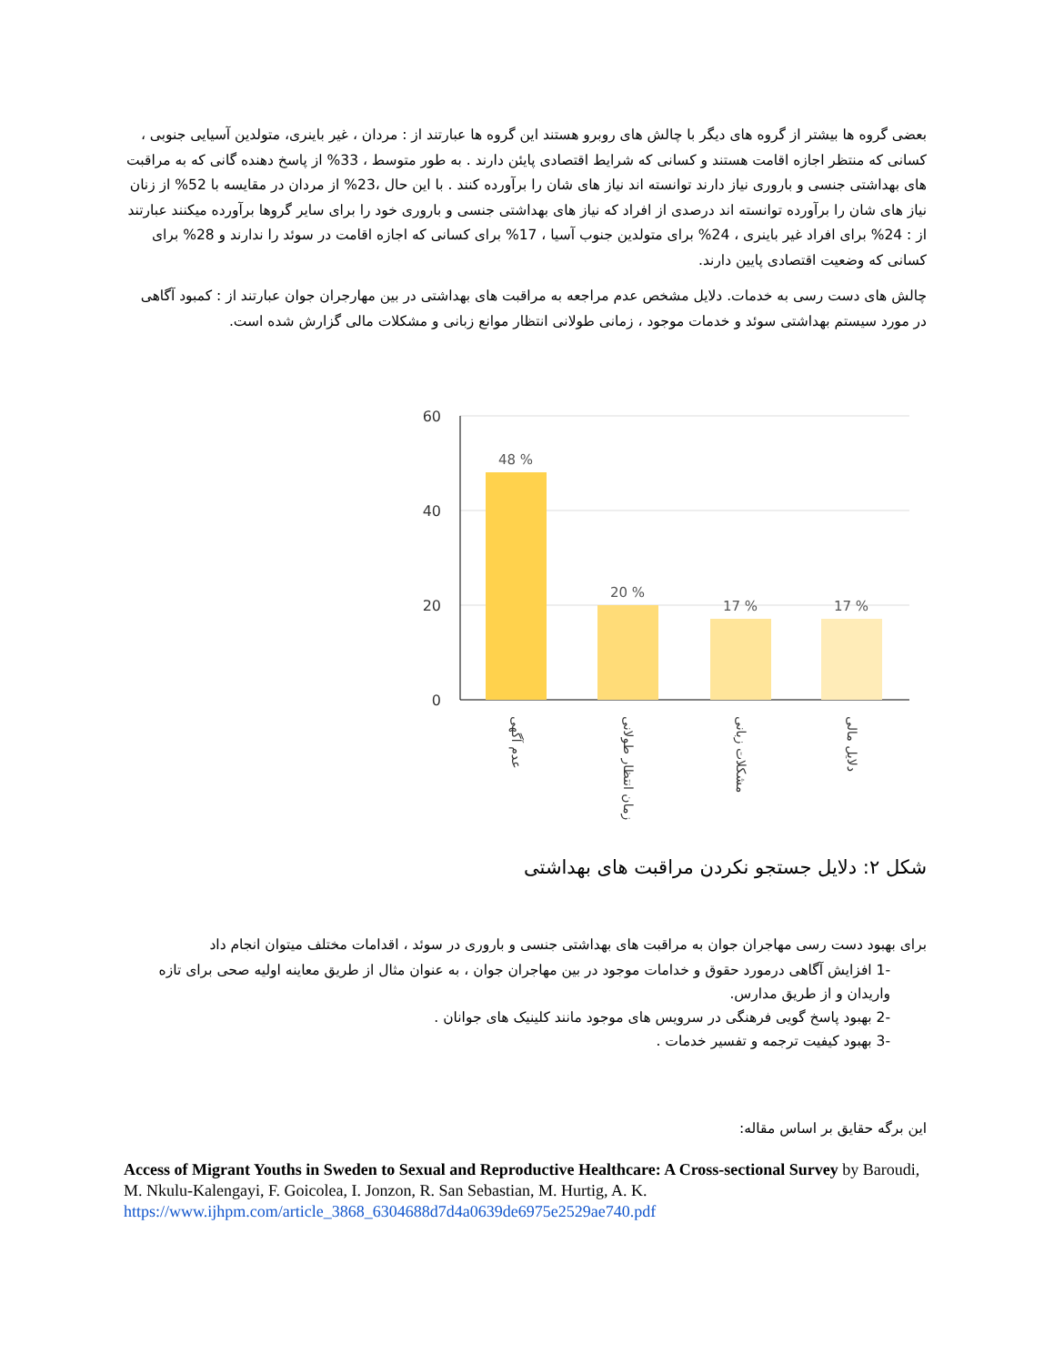بعضی گروه ها بیشتر از گروه های دیگر با چالش های روبرو هستند این گروه ها عبارتند از : مردان ، غیر باینری، متولدین آسیایی جنوبی ، کسانی که منتظر اجازه اقامت هستند و کسانی که شرایط اقتصادی پایئن دارند . به طور متوسط ، 33% از پاسخ دهنده گانی که به مراقبت های بهداشتی جنسی و باروری نیاز دارند توانسته اند نیاز های شان را برآورده کنند . با این حال ،23% از مردان در مقایسه با 52% از زنان نیاز های شان را برآورده توانسته اند درصدی از افراد که نیاز های بهداشتی جنسی و باروری خود را برای سایر گروها برآورده میکنند عبارتند از : 24% برای افراد غیر باینری ، 24% برای متولدین جنوب آسیا ، 17% برای کسانی که اجازه اقامت در سوئد را ندارند و 28% برای کسانی که وضعیت اقتصادی پایین دارند.
چالش های دست رسی به خدمات. دلایل مشخص عدم مراجعه به مراقبت های بهداشتی در بین مهارجران جوان عبارتند از : کمبود آگاهی در مورد سیستم بهداشتی سوئد و خدمات موجود ، زمانی طولانی انتظار موانع زبانی و مشکلات مالی گزارش شده است.
60
40
20
0
48 %
20 %
17 %
17 %
عدم آگهی
زمان انتظار طولانی
مشکلات زبانی
دلایل مالی
شکل ۲: دلایل جستجو نکردن مراقبت های بهداشتی
برای بهبود دست رسی مهاجران جوان به مراقبت های بهداشتی جنسی و باروری در سوئد ، اقدامات مختلف میتوان انجام داد
-1 افزایش آگاهی درمورد حقوق و خدامات موجود در بین مهاجران جوان ، به عنوان مثال از طریق معاینه اولیه صحی برای تازه واریدان و از طریق مدارس.
-2 بهبود پاسخ گویی فرهنگی در سرویس های موجود مانند کلینیک های جوانان .
-3 بهبود کیفیت ترجمه و تفسیر خدمات .
این برگه حقایق بر اساس مقاله:
Access of Migrant Youths in Sweden to Sexual and Reproductive Healthcare: A Cross-sectional Survey by Baroudi, M. Nkulu-Kalengayi, F. Goicolea, I. Jonzon, R. San Sebastian, M. Hurtig, A. K. https://www.ijhpm.com/article_3868_6304688d7d4a0639de6975e2529ae740.pdf